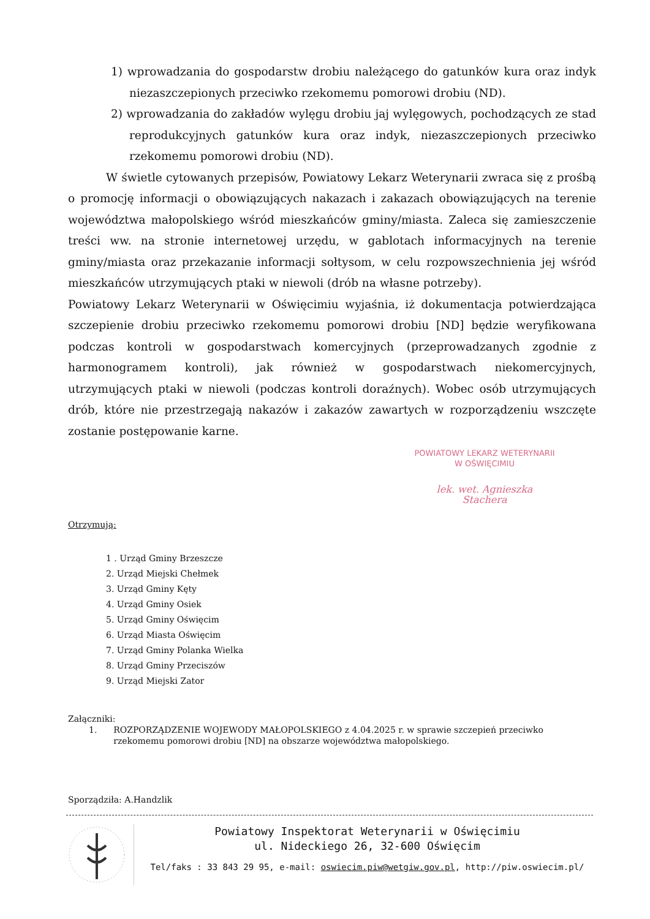1) wprowadzania do gospodarstw drobiu należącego do gatunków kura oraz indyk niezaszczepionych przeciwko rzekomemu pomorowi drobiu (ND).
2) wprowadzania do zakładów wylęgu drobiu jaj wylęgowych, pochodzących ze stad reprodukcyjnych gatunków kura oraz indyk, niezaszczepionych przeciwko rzekomemu pomorowi drobiu (ND).
W świetle cytowanych przepisów, Powiatowy Lekarz Weterynarii zwraca się z prośbą o promocję informacji o obowiązujących nakazach i zakazach obowiązujących na terenie województwa małopolskiego wśród mieszkańców gminy/miasta. Zaleca się zamieszczenie treści ww. na stronie internetowej urzędu, w gablotach informacyjnych na terenie gminy/miasta oraz przekazanie informacji sołtysom, w celu rozpowszechnienia jej wśród mieszkańców utrzymujących ptaki w niewoli (drób na własne potrzeby).
Powiatowy Lekarz Weterynarii w Oświęcimiu wyjaśnia, iż dokumentacja potwierdzająca szczepienie drobiu przeciwko rzekomemu pomorowi drobiu [ND] będzie weryfikowana podczas kontroli w gospodarstwach komercyjnych (przeprowadzanych zgodnie z harmonogramem kontroli), jak również w gospodarstwach niekomercyjnych, utrzymujących ptaki w niewoli (podczas kontroli doraźnych). Wobec osób utrzymujących drób, które nie przestrzegają nakazów i zakazów zawartych w rozporządzeniu wszczęte zostanie postępowanie karne.
POWIATOWY LEKARZ WETERYNARII
W OŚWIĘCIMIU
lek. wet. Agnieszka Stachera
Otrzymują:
1 . Urząd Gminy Brzeszcze
2. Urząd Miejski Chełmek
3. Urząd Gminy Kęty
4. Urząd Gminy Osiek
5. Urząd Gminy Oświęcim
6. Urząd Miasta Oświęcim
7. Urząd Gminy Polanka Wielka
8. Urząd Gminy Przeciszów
9. Urząd Miejski Zator
Załączniki:
1. ROZPORZĄDZENIE WOJEWODY MAŁOPOLSKIEGO z 4.04.2025 r. w sprawie szczepień przeciwko rzekomemu pomorowi drobiu [ND] na obszarze województwa małopolskiego.
Sporządziła: A.Handzlik
Powiatowy Inspektorat Weterynarii w Oświęcimiu
ul. Nideckiego 26, 32-600 Oświęcim
Tel/faks : 33 843 29 95, e-mail: oswiecim.piw@wetgiw.gov.pl, http://piw.oswiecim.pl/